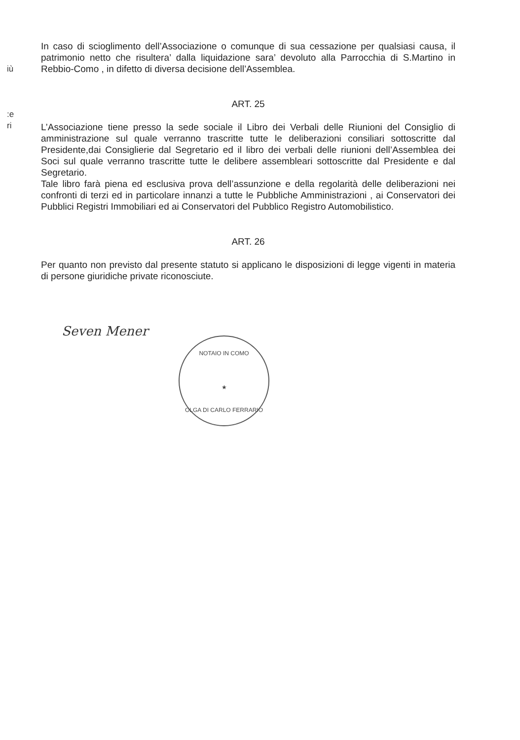iù
:e
ri
In caso di scioglimento dell’Associazione o comunque di sua cessazione per qualsiasi causa, il patrimonio netto che risultera’ dalla liquidazione sara’ devoluto alla Parrocchia di S.Martino in Rebbio-Como , in difetto di diversa decisione dell’Assemblea.
ART. 25
L’Associazione tiene presso la sede sociale il Libro dei Verbali delle Riunioni del Consiglio di amministrazione sul quale verranno trascritte tutte le deliberazioni consiliari sottoscritte dal Presidente,dai Consiglierie dal Segretario ed il libro dei verbali delle riunioni dell’Assemblea dei Soci sul quale verranno trascritte tutte le delibere assembleari sottoscritte dal Presidente e dal Segretario.
Tale libro farà piena ed esclusiva prova dell’assunzione e della regolarità delle deliberazioni nei confronti di terzi ed in particolare innanzi a tutte le Pubbliche Amministrazioni , ai Conservatori dei Pubblici Registri Immobiliari ed ai Conservatori del Pubblico Registro Automobilistico.
ART. 26
Per quanto non previsto dal presente statuto si applicano le disposizioni di legge vigenti in materia di persone giuridiche private riconosciute.
Seven Mener
NOTAIO IN COMO
★
OLGA DI CARLO FERRARIO